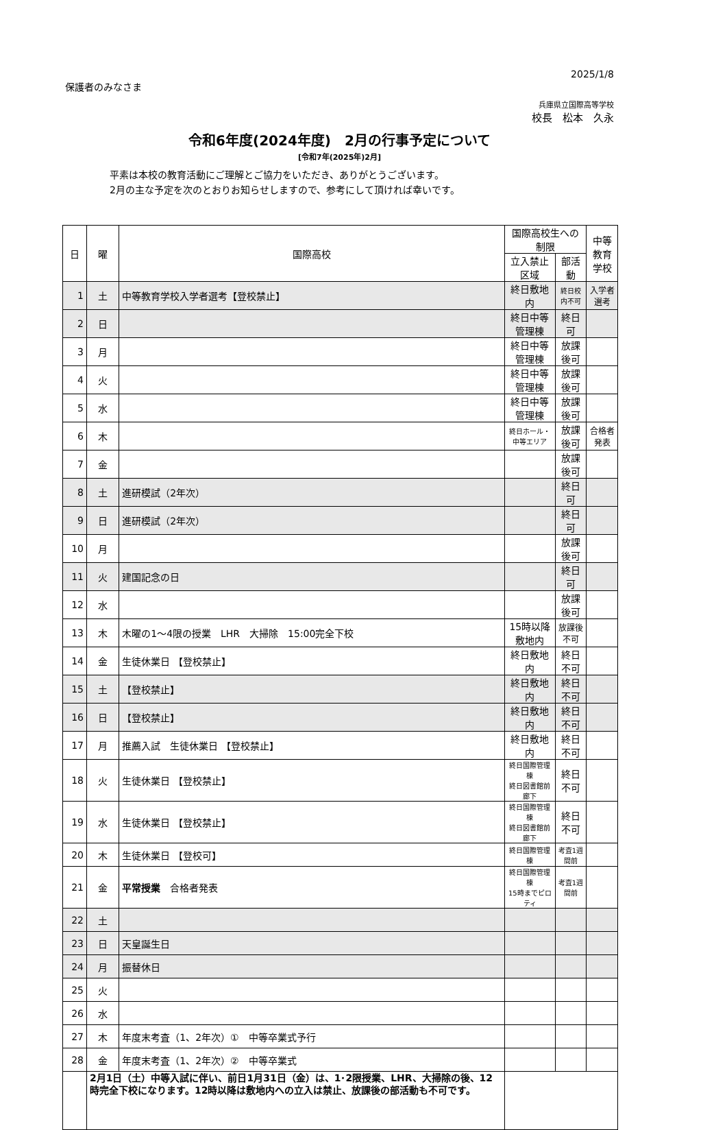2025/1/8
保護者のみなさま
兵庫県立国際高等学校
校長　松本　久永
令和6年度(2024年度)　2月の行事予定について
[令和7年(2025年)2月]
平素は本校の教育活動にご理解とご協力をいただき、ありがとうございます。
2月の主な予定を次のとおりお知らせしますので、参考にして頂ければ幸いです。
| 日 | 曜 | 国際高校 | 国際高校生への制限 | | 中等教育 学校 |
| --- | --- | --- | --- | --- | --- |
| | | | 立入禁止区域 | 部活動 | |
| 1 | 土 | 中等教育学校入学者選考【登校禁止】 | 終日敷地内 | 終日校内不可 | 入学者選考 |
| 2 | 日 | | 終日中等管理棟 | 終日可 | |
| 3 | 月 | | 終日中等管理棟 | 放課後可 | |
| 4 | 火 | | 終日中等管理棟 | 放課後可 | |
| 5 | 水 | | 終日中等管理棟 | 放課後可 | |
| 6 | 木 | | 終日ホール・中等エリア | 放課後可 | 合格者発表 |
| 7 | 金 | | | 放課後可 | |
| 8 | 土 | 進研模試（2年次） | | 終日可 | |
| 9 | 日 | 進研模試（2年次） | | 終日可 | |
| 10 | 月 | | | 放課後可 | |
| 11 | 火 | 建国記念の日 | | 終日可 | |
| 12 | 水 | | | 放課後可 | |
| 13 | 木 | 木曜の1～4限の授業 LHR 大掃除 15:00完全下校 | 15時以降敷地内 | 放課後不可 | |
| 14 | 金 | 生徒休業日 【登校禁止】 | 終日敷地内 | 終日不可 | |
| 15 | 土 | 【登校禁止】 | 終日敷地内 | 終日不可 | |
| 16 | 日 | 【登校禁止】 | 終日敷地内 | 終日不可 | |
| 17 | 月 | 推薦入試 生徒休業日 【登校禁止】 | 終日敷地内 | 終日不可 | |
| 18 | 火 | 生徒休業日 【登校禁止】 | 終日国際管理棟 終日図書館前廊下 | 終日不可 | |
| 19 | 水 | 生徒休業日 【登校禁止】 | 終日国際管理棟 終日図書館前廊下 | 終日不可 | |
| 20 | 木 | 生徒休業日 【登校可】 | 終日国際管理棟 | 考査1週間前 | |
| 21 | 金 | 平常授業 合格者発表 | 終日国際管理棟 15時までピロティ | 考査1週間前 | |
| 22 | 土 | | | | |
| 23 | 日 | 天皇誕生日 | | | |
| 24 | 月 | 振替休日 | | | |
| 25 | 火 | | | | |
| 26 | 水 | | | | |
| 27 | 木 | 年度末考査（1、2年次）① 中等卒業式予行 | | | |
| 28 | 金 | 年度末考査（1、2年次）② 中等卒業式 | | | |
| | 2月1日（土）中等入試に伴い、前日1月31日（金）は、1･2限授業、LHR、大掃除の後、12時完全下校になります。12時以降は敷地内への立入は禁止、放課後の部活動も不可です。 | | | | |